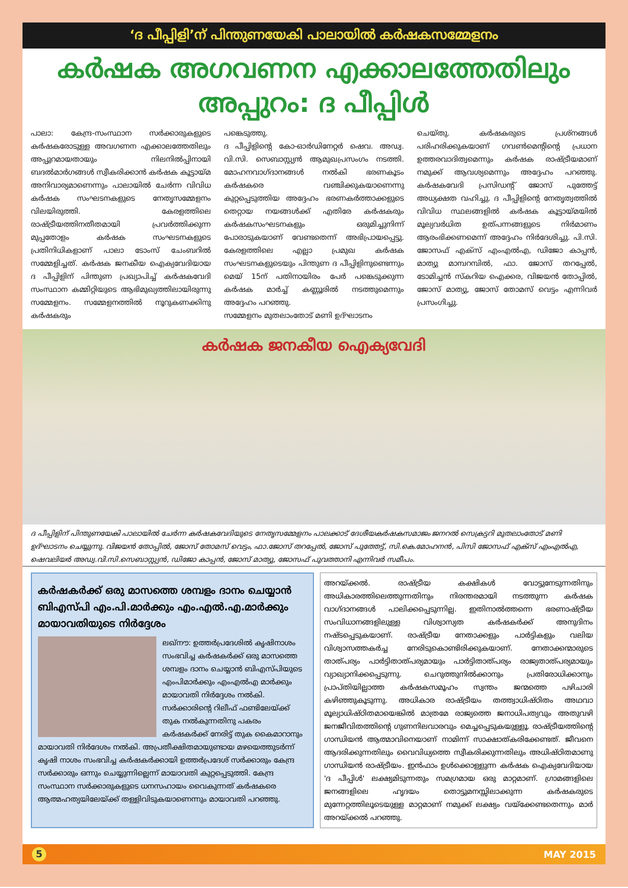‘ദ പീപ്പിളി’ന് പിന്തുണയേകി പാലായിൽ കർഷകസമ്മേളനം
കർഷക അഗവണന എക്കാലത്തേതിലും അപ്പുറം: ദ പീപ്പിൾ
പാലാ: കേന്ദ്ര-സംസ്ഥാന സർക്കാരുകളുടെ കർഷകരോടുള്ള അവഗണന എക്കാലത്തേതിലും അപ്പുറമായതായും നിലനിൽപ്പിനായി ബദൽമാർഗങ്ങൾ സ്വീകരിക്കാൻ കർഷക കൂട്ടായ്മ അനിവാര്യമാണെന്നും പാലായിൽ ചേർന്ന വിവിധ കർഷക സംഘടനകളുടെ നേതൃസമ്മേളനം വിലയിരുത്തി. കേരളത്തിലെ രാഷ്ട്രീയത്തിനതീതമായി പ്രവർത്തിക്കുന്ന മുപ്പതോളം കർഷക സംഘടനകളുടെ പ്രതിനിധികളാണ് പാലാ ടോംസ് ചേംബറിൽ സമ്മേളിച്ചത്. കർഷക ജനകീയ ഐക്യവേദിയായ ദ പീപ്പിളിന് പിന്തുണ പ്രഖ്യാപിച്ച് കർഷകവേദി സംസ്ഥാന കമ്മിറ്റിയുടെ ആഭിമുഖ്യത്തിലായിരുന്നു സമ്മേളനം. സമ്മേളനത്തിൽ നൂറുകണക്കിനു കർഷകരും
പങ്കെടുത്തു.
ദ പീപ്പിളിന്റെ കോ-ഓർഡിനേറ്റർ ഷെവ. അഡ്വ. വി.സി. സെബാസ്റ്റ്യൻ ആമുഖപ്രസംഗം നടത്തി. മോഹനവാഗ്ദാനങ്ങൾ നൽകി ഭരണകൂടം കർഷകരെ വഞ്ചിക്കുകയാണെന്നു കുറ്റപ്പെടുത്തിയ അദ്ദേഹം ഭരണകർത്താക്കളുടെ തെറ്റായ നയങ്ങൾക്ക് എതിരേ കർഷകരും കർഷകസംഘടനകളും ഒരുമിച്ചുനിന്ന് പോരാടുകയാണ് വേണ്ടതെന്ന് അഭിപ്രായപ്പെട്ടു. കേരളത്തിലെ എല്ലാ പ്രമുഖ കർഷക സംഘടനകളുടെയും പിന്തുണ ദ പീപ്പിളിനുണ്ടെന്നും മെയ് 15ന് പതിനായിരം പേർ പങ്കെടുക്കുന്ന കർഷക മാർച്ച് കണ്ണൂരിൽ നടത്തുമെന്നും അദ്ദേഹം പറഞ്ഞു.
സമ്മേളനം മുതലാംതോട് മണി ഉദ്ഘാടനം
ചെയ്തു. കർഷകരുടെ പ്രശ്നങ്ങൾ പരിഹരിക്കുകയാണ് ഗവൺമെന്റിന്റെ പ്രധാന ഉത്തരവാദിത്വമെന്നും കർഷക രാഷ്ട്രീയമാണ് നമുക്ക് ആവശ്യമെന്നും അദ്ദേഹം പറഞ്ഞു. കർഷകവേദി പ്രസിഡന്റ് ജോസ് പുത്തേട്ട് അധ്യക്ഷത വഹിച്ചു. ദ പീപ്പിളിന്റെ നേതൃത്വത്തിൽ വിവിധ സ്ഥലങ്ങളിൽ കർഷക കൂട്ടായ്മയിൽ മൂല്യവർധിത ഉത്പന്നങ്ങളുടെ നിർമാണം ആരംഭിക്കണമെന്ന് അദ്ദേഹം നിർദേശിച്ചു. പി.സി. ജോസഫ് എക്സ് എംഎൽഎ, ഡിജോ കാപ്പൻ, മാത്യു മാമ്പറമ്പിൽ, ഫാ. ജോസ് തറപ്പേൽ, ടോമിച്ചൻ സ്കറിയ ഐക്കര, വിജയൻ തോപ്പിൽ, ജോസ് മാത്യു, ജോസ് തോമസ് വെട്ടം എന്നിവർ പ്രസംഗിച്ചു.
കർഷക ജനകീയ ഐക്യവേദി
ദ പീപ്പിളിന് പിന്തുണയേകി പാലായിൽ ചേർന്ന കർഷകവേദിയുടെ നേതൃസമ്മേളനം പാലക്കാട് ദേശീയകർഷകസമാജം ജനറൽ സെക്രട്ടറി മുതലാംതോട് മണി ഉദ്ഘാടനം ചെയ്യുന്നു. വിജയൻ തോപ്പിൽ, ജോസ് തോമസ് വെട്ടം, ഫാ.ജോസ് തറപ്പേൽ, ജോസ് പുത്തേട്ട്, സി.കെ.മോഹനൻ, പിസി ജോസഫ് എക്സ് എംഎൽഎ, ഷെവലിയർ അഡ്വ.വി.സി.സെബാസ്റ്റ്യൻ, ഡിജോ കാപ്പൻ, ജോസ് മാത്യു, ജോസഫ് പുവത്താനി എന്നിവർ സമീപം.
കർഷകർക്ക് ഒരു മാസത്തെ ശമ്പളം ദാനം ചെയ്യാൻ ബിഎസ്പി എം.പി.മാർക്കും എം.എൽ.എ.മാർക്കും മായാവതിയുടെ നിർദ്ദേശം
ലഖ്നൗ: ഉത്തർപ്രദേശിൽ കൃഷിനാശം സംഭവിച്ച കർഷകർക്ക് ഒരു മാസത്തെ ശമ്പളം ദാനം ചെയ്യാൻ ബിഎസ്പിയുടെ എംപിമാർക്കും എംഎൽഎ മാർക്കും മായാവതി നിർദ്ദേശം നൽകി. സർക്കാരിന്റെ റിലീഫ് ഫണ്ടിലേയ്ക്ക് തുക നൽകുന്നതിനു പകരം കർഷകർക്ക് നേരിട്ട് തുക കൈമാറാനും മായാവതി നിർദേശം നൽകി. അപ്രതീക്ഷിതമായുണ്ടായ മഴയെത്തുടർന്ന് കൃഷി നാശം സംഭവിച്ച കർഷകർക്കായി ഉത്തർപ്രദേശ് സർക്കാരും കേന്ദ്ര സർക്കാരും ഒന്നും ചെയ്യുന്നില്ലെന്ന് മായാവതി കുറ്റപ്പെടുത്തി. കേന്ദ്ര സംസ്ഥാന സർക്കാരുകളുടെ ധനസഹായം വൈകുന്നത് കർഷകരെ ആത്മഹത്യയിലേയ്ക്ക് തള്ളിവിടുകയാണെന്നും മായാവതി പറഞ്ഞു.
അറയ്ക്കൽ. രാഷ്ട്രീയ കക്ഷികൾ വോട്ടുനേടുന്നതിനും അധികാരത്തിലെത്തുന്നതിനും നിരന്തരമായി നടത്തുന്ന കർഷക വാഗ്ദാനങ്ങൾ പാലിക്കപ്പെടുന്നില്ല. ഇതിനാൽത്തന്നെ ഭരണാഷ്ട്രീയ സംവിധാനങ്ങളിലുള്ള വിശ്വാസ്യത കർഷകർക്ക് അനുദിനം നഷ്ടപ്പെടുകയാണ്. രാഷ്ട്രീയ നേതാക്കളും പാർട്ടികളും വലിയ വിശ്വാസത്തകർച്ച നേരിടുകൊണ്ടിരിക്കുകയാണ്. നേതാക്കന്മാരുടെ താത്പര്യം പാർട്ടിതാത്പര്യമായും പാർട്ടിതാത്പര്യം രാജ്യതാത്പര്യമായും വ്യാഖ്യാനിക്കപ്പെടുന്നു. ചെറുത്തുനിൽക്കാനും പ്രതിരോധിക്കാനും പ്രാപ്തിയില്ലാത്ത കർഷകസമൂഹം സ്വന്തം ജന്മത്തെ പഴിചാരി കഴിഞ്ഞുകൂടുന്നു. അധികാര രാഷ്ട്രീയം തത്ത്വാധിഷ്ഠിതം അഥവാ മൂല്യാധിഷ്ഠിതമായെങ്കിൽ മാത്രമേ രാജ്യത്തെ ജനാധിപത്യവും അതുവഴി ജനജീവിതത്തിന്റെ ഗുണനിലവാരവും മെച്ചപ്പെടുകയുള്ളൂ. രാഷ്ട്രീയത്തിന്റെ ഗാന്ധിയൻ ആത്മാവിനെയാണ് നാമിന്ന് സാക്ഷാത്കരിക്കേണ്ടത്. ജീവനെ ആദരിക്കുന്നതിലും വൈവിധ്യത്തെ സ്വീകരിക്കുന്നതിലും അധിഷ്ഠിതമാണു ഗാന്ധിയൻ രാഷ്ട്രീയം. ഇൻഫാം ഉൾക്കൊള്ളുന്ന കർഷക ഐക്യവേദിയായ 'ദ പീപ്പിൾ' ലക്ഷ്യമിടുന്നതും സമഗ്രമായ ഒരു മാറ്റമാണ്. ഗ്രാമങ്ങളിലെ ജനങ്ങളിലെ ഹൃദയം തൊട്ടുമനസ്സിലാക്കുന്ന കർഷകരുടെ മുന്നേറ്റത്തിലൂടെയുള്ള മാറ്റമാണ് നമുക്ക് ലക്ഷ്യം വയ്ക്കേണ്ടതെന്നും മാർ അറയ്ക്കൽ പറഞ്ഞു.
5 MAY 2015